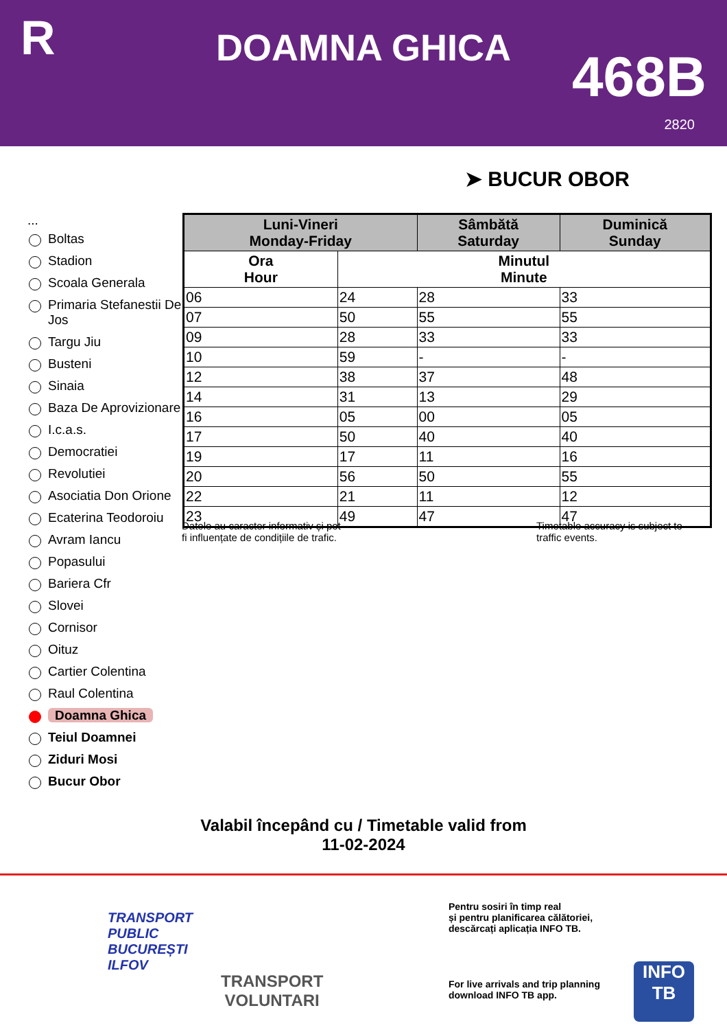R DOAMNA GHICA 468B
2820
➤ BUCUR OBOR
...
Boltas
Stadion
Scoala Generala
Primaria Stefanestii De Jos
Targu Jiu
Busteni
Sinaia
Baza De Aprovizionare
I.c.a.s.
Democratiei
Revolutiei
Asociatia Don Orione
Ecaterina Teodoroiu
Avram Iancu
Popasului
Bariera Cfr
Slovei
Cornisor
Oituz
Cartier Colentina
Raul Colentina
Doamna Ghica
Teiul Doamnei
Ziduri Mosi
Bucur Obor
| Luni-Vineri Monday-Friday | | Sâmbătă Saturday | Duminică Sunday |
| --- | --- | --- | --- |
| Ora Hour | Minutul Minute | | |
| 06 | 24 | 28 | 33 |
| 07 | 50 | 55 | 55 |
| 09 | 28 | 33 | 33 |
| 10 | 59 | - | - |
| 12 | 38 | 37 | 48 |
| 14 | 31 | 13 | 29 |
| 16 | 05 | 00 | 05 |
| 17 | 50 | 40 | 40 |
| 19 | 17 | 11 | 16 |
| 20 | 56 | 50 | 55 |
| 22 | 21 | 11 | 12 |
| 23 | 49 | 47 | 47 |
Datele au caracter informativ și pot
fi influențate de condițiile de trafic.
Timetable accuracy is subject to
traffic events.
Valabil începând cu / Timetable valid from
11-02-2024
TRANSPORT
PUBLIC
BUCUREȘTI
ILFOV
TRANSPORT
VOLUNTARI
Pentru sosiri în timp real
și pentru planificarea călătoriei,
descărcați aplicația INFO TB.
For live arrivals and trip planning
download INFO TB app.
INFO
TB